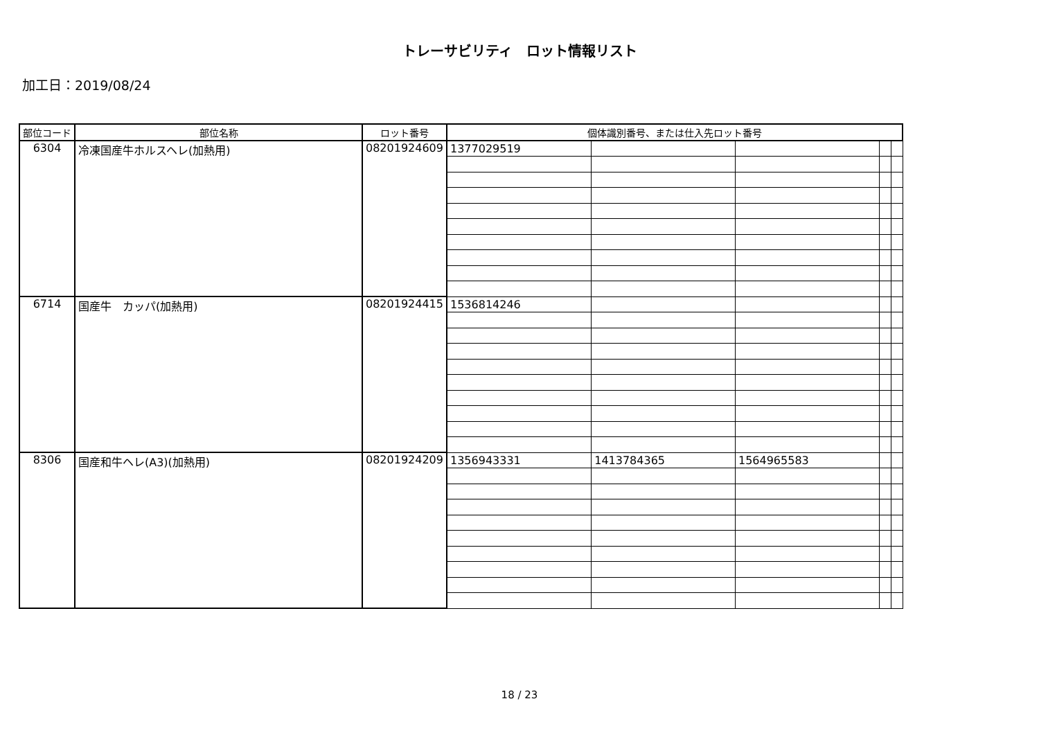トレーサビリティ　ロット情報リスト
加工日：2019/08/24
| 部位コード | 部位名称 | ロット番号 | 個体識別番号、または仕入先ロット番号 | | | | |
| --- | --- | --- | --- | --- | --- | --- | --- |
| 6304 | 冷凍国産牛ホルスヘレ(加熱用) | 08201924609 | 1377029519 | | | | |
| 6714 | 国産牛 カッパ(加熱用) | 08201924415 | 1536814246 | | | | |
| 8306 | 国産和牛ヘレ(A3)(加熱用) | 08201924209 | 1356943331 | 1413784365 | 1564965583 | | |
18 / 23